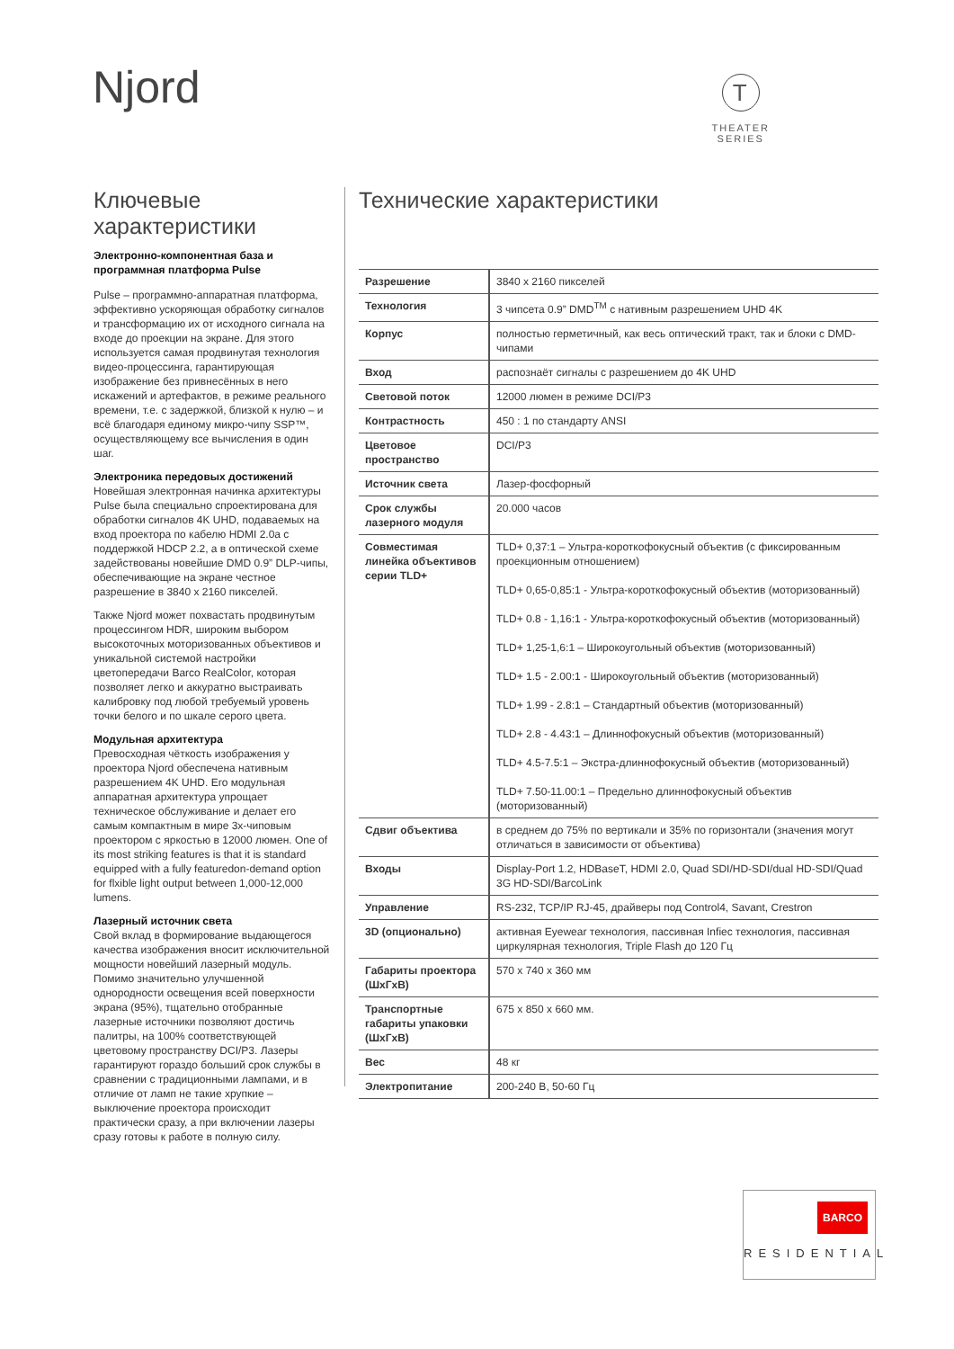Njord
T
THEATER
SERIES
Ключевые характеристики
Электронно-компонентная база и программная платформа Pulse
Pulse – программно-аппаратная платформа, эффективно ускоряющая обработку сигналов и трансформацию их от исходного сигнала на входе до проекции на экране. Для этого используется самая продвинутая технология видео-процессинга, гарантирующая изображение без привнесённых в него искажений и артефактов, в режиме реального времени, т.е. с задержкой, близкой к нулю – и всё благодаря единому микро-чипу SSP™, осуществляющему все вычисления в один шаг.
Электроника передовых достижений
Новейшая электронная начинка архитектуры Pulse была специально спроектирована для обработки сигналов 4K UHD, подаваемых на вход проектора по кабелю HDMI 2.0a с поддержкой HDCP 2.2, а в оптической схеме задействованы новейшие DMD 0.9” DLP-чипы, обеспечивающие на экране честное разрешение в 3840 x 2160 пикселей.
Также Njord может похвастать продвинутым процессингом HDR, широким выбором высокоточных моторизованных объективов и уникальной системой настройки цветопередачи Barco RealColor, которая позволяет легко и аккуратно выстраивать калибровку под любой требуемый уровень точки белого и по шкале серого цвета.
Модульная архитектура
Превосходная чёткость изображения у проектора Njord обеспечена нативным разрешением 4K UHD. Его модульная аппаратная архитектура упрощает техническое обслуживание и делает его самым компактным в мире 3х-чиповым проектором с яркостью в 12000 люмен. One of its most striking features is that it is standard equipped with a fully featuredon-demand option for flxible light output between 1,000-12,000 lumens.
Лазерный источник света
Свой вклад в формирование выдающегося качества изображения вносит исключительной мощности новейший лазерный модуль. Помимо значительно улучшенной однородности освещения всей поверхности экрана (95%), тщательно отобранные лазерные источники позволяют достичь палитры, на 100% соответствующей цветовому пространству DCI/P3. Лазеры гарантируют гораздо больший срок службы в сравнении с традиционными лампами, и в отличие от ламп не такие хрупкие – выключение проектора происходит практически сразу, а при включении лазеры сразу готовы к работе в полную силу.
Технические характеристики
| Разрешение | 3840 x 2160 пикселей |
| Технология | 3 чипсета 0.9” DMD<sup>TM</sup> с нативным разрешением UHD 4K |
| Корпус | полностью герметичный, как весь оптический тракт, так и блоки с DMD-чипами |
| Вход | распознаёт сигналы с разрешением до 4K UHD |
| Световой поток | 12000 люмен в режиме DCI/P3 |
| Контрастность | 450 : 1 по стандарту ANSI |
| Цветовое пространство | DCI/P3 |
| Источник света | Лазер-фосфорный |
| Срок службы лазерного модуля | 20.000 часов |
| Совместимая линейка объективов серии TLD+ | TLD+ 0,37:1 – Ультра-короткофокусный объектив (с фиксированным проекционным отношением) TLD+ 0,65-0,85:1 - Ультра-короткофокусный объектив (моторизованный) TLD+ 0.8 - 1,16:1 - Ультра-короткофокусный объектив (моторизованный) TLD+ 1,25-1,6:1 – Широкоугольный объектив (моторизованный) TLD+ 1.5 - 2.00:1 - Широкоугольный объектив (моторизованный) TLD+ 1.99 - 2.8:1 – Стандартный объектив (моторизованный) TLD+ 2.8 - 4.43:1 – Длиннофокусный объектив (моторизованный) TLD+ 4.5-7.5:1 – Экстра-длиннофокусный объектив (моторизованный) TLD+ 7.50-11.00:1 – Предельно длиннофокусный объектив (моторизованный) |
| Сдвиг объектива | в среднем до 75% по вертикали и 35% по горизонтали (значения могут отличаться в зависимости от объектива) |
| Входы | Display-Port 1.2, HDBaseT, HDMI 2.0, Quad SDI/HD-SDI/dual HD-SDI/Quad 3G HD-SDI/BarcoLink |
| Управление | RS-232, TCP/IP RJ-45, драйверы под Control4, Savant, Crestron |
| 3D (опционально) | активная Eyewear технология, пассивная Infiec технология, пассивная циркулярная технология, Triple Flash до 120 Гц |
| Габариты проектора (ШхГхВ) | 570 x 740 x 360 мм |
| Транспортные габариты упаковки (ШхГхВ) | 675 x 850 x 660 мм. |
| Вес | 48 кг |
| Электропитание | 200-240 В, 50-60 Гц |
BARCO
RESIDENTIAL